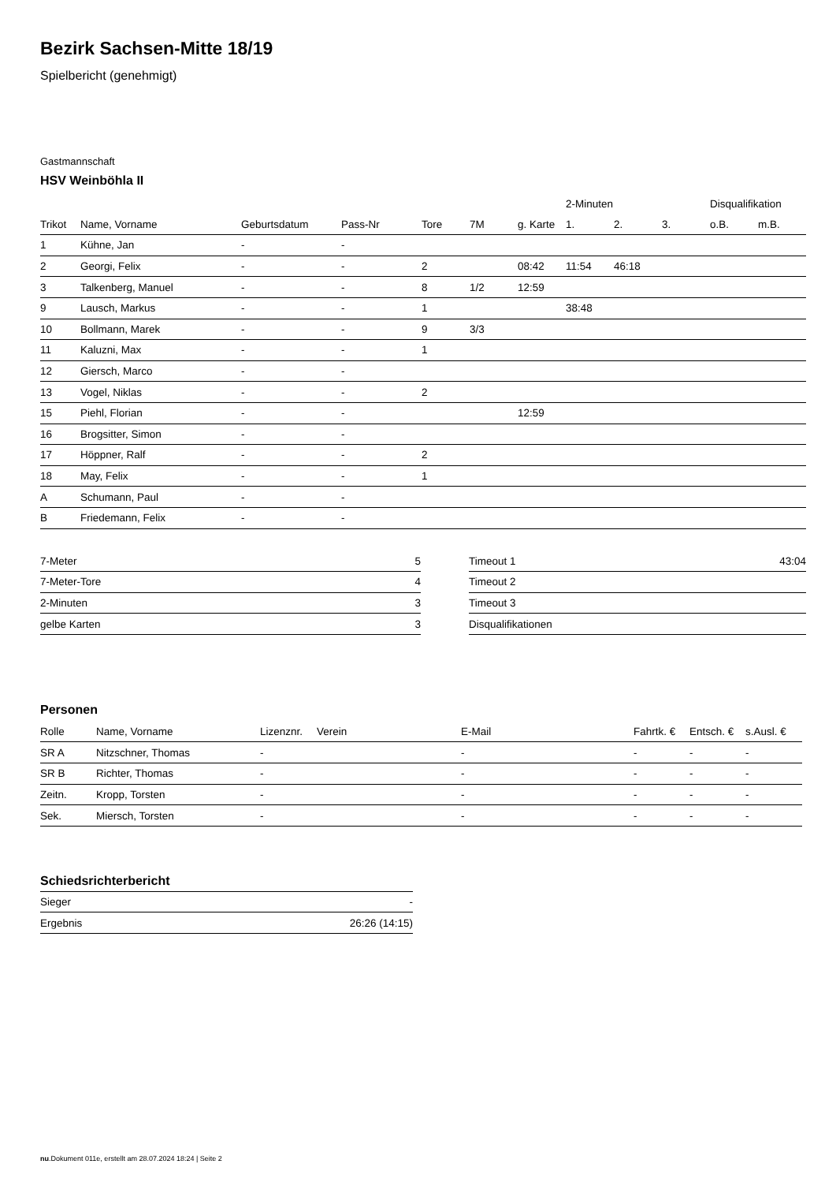Bezirk Sachsen-Mitte 18/19
Spielbericht (genehmigt)
Gastmannschaft
HSV Weinböhla II
| | | | | | | | 2-Minuten | | | Disqualifikation | |
| --- | --- | --- | --- | --- | --- | --- | --- | --- | --- | --- | --- |
| Trikot | Name, Vorname | Geburtsdatum | Pass-Nr | Tore | 7M | g. Karte | 1. | 2. | 3. | o.B. | m.B. |
| 1 | Kühne, Jan | - | - | | | | | | | | |
| 2 | Georgi, Felix | - | - | 2 | | 08:42 | 11:54 | 46:18 | | | |
| 3 | Talkenberg, Manuel | - | - | 8 | 1/2 | 12:59 | | | | | |
| 9 | Lausch, Markus | - | - | 1 | | | 38:48 | | | | |
| 10 | Bollmann, Marek | - | - | 9 | 3/3 | | | | | | |
| 11 | Kaluzni, Max | - | - | 1 | | | | | | | |
| 12 | Giersch, Marco | - | - | | | | | | | | |
| 13 | Vogel, Niklas | - | - | 2 | | | | | | | |
| 15 | Piehl, Florian | - | - | | | 12:59 | | | | | |
| 16 | Brogsitter, Simon | - | - | | | | | | | | |
| 17 | Höppner, Ralf | - | - | 2 | | | | | | | |
| 18 | May, Felix | - | - | 1 | | | | | | | |
| A | Schumann, Paul | - | - | | | | | | | | |
| B | Friedemann, Felix | - | - | | | | | | | | |
| 7-Meter | 5 |
| 7-Meter-Tore | 4 |
| 2-Minuten | 3 |
| gelbe Karten | 3 |
| Timeout 1 | 43:04 |
| Timeout 2 | |
| Timeout 3 | |
| Disqualifikationen | |
Personen
| Rolle | Name, Vorname | Lizenznr. | Verein | E-Mail | Fahrtk. € | Entsch. € | s.Ausl. € |
| --- | --- | --- | --- | --- | --- | --- | --- |
| SR A | Nitzschner, Thomas | - | | - | - | - | - |
| SR B | Richter, Thomas | - | | - | - | - | - |
| Zeitn. | Kropp, Torsten | - | | - | - | - | - |
| Sek. | Miersch, Torsten | - | | - | - | - | - |
Schiedsrichterbericht
| Sieger | - |
| Ergebnis | 26:26 (14:15) |
nu.Dokument 011e, erstellt am 28.07.2024 18:24 | Seite 2